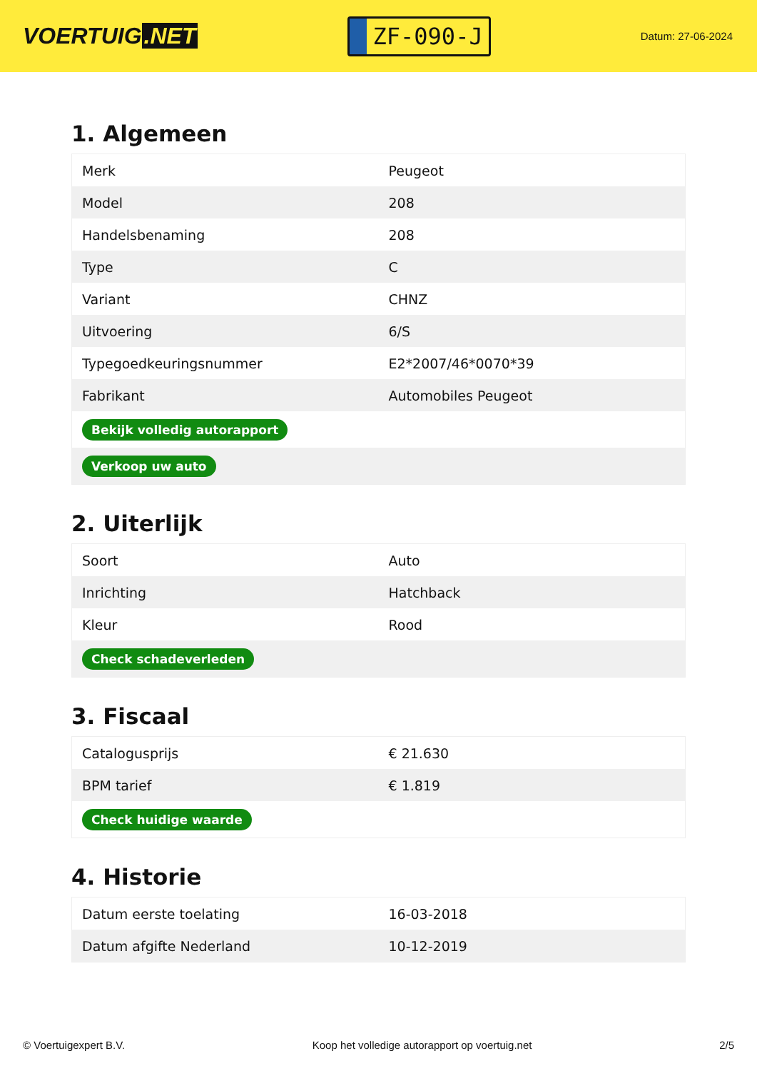VOERTUIG.NET
ZF-090-J
Datum: 27-06-2024
1. Algemeen
| Merk | Peugeot |
| Model | 208 |
| Handelsbenaming | 208 |
| Type | C |
| Variant | CHNZ |
| Uitvoering | 6/S |
| Typegoedkeuringsnummer | E2*2007/46*0070*39 |
| Fabrikant | Automobiles Peugeot |
| Bekijk volledig autorapport | |
| Verkoop uw auto | |
2. Uiterlijk
| Soort | Auto |
| Inrichting | Hatchback |
| Kleur | Rood |
| Check schadeverleden | |
3. Fiscaal
| Catalogusprijs | € 21.630 |
| BPM tarief | € 1.819 |
| Check huidige waarde | |
4. Historie
| Datum eerste toelating | 16-03-2018 |
| Datum afgifte Nederland | 10-12-2019 |
© Voertuigexpert B.V. Koop het volledige autorapport op voertuig.net 2/5